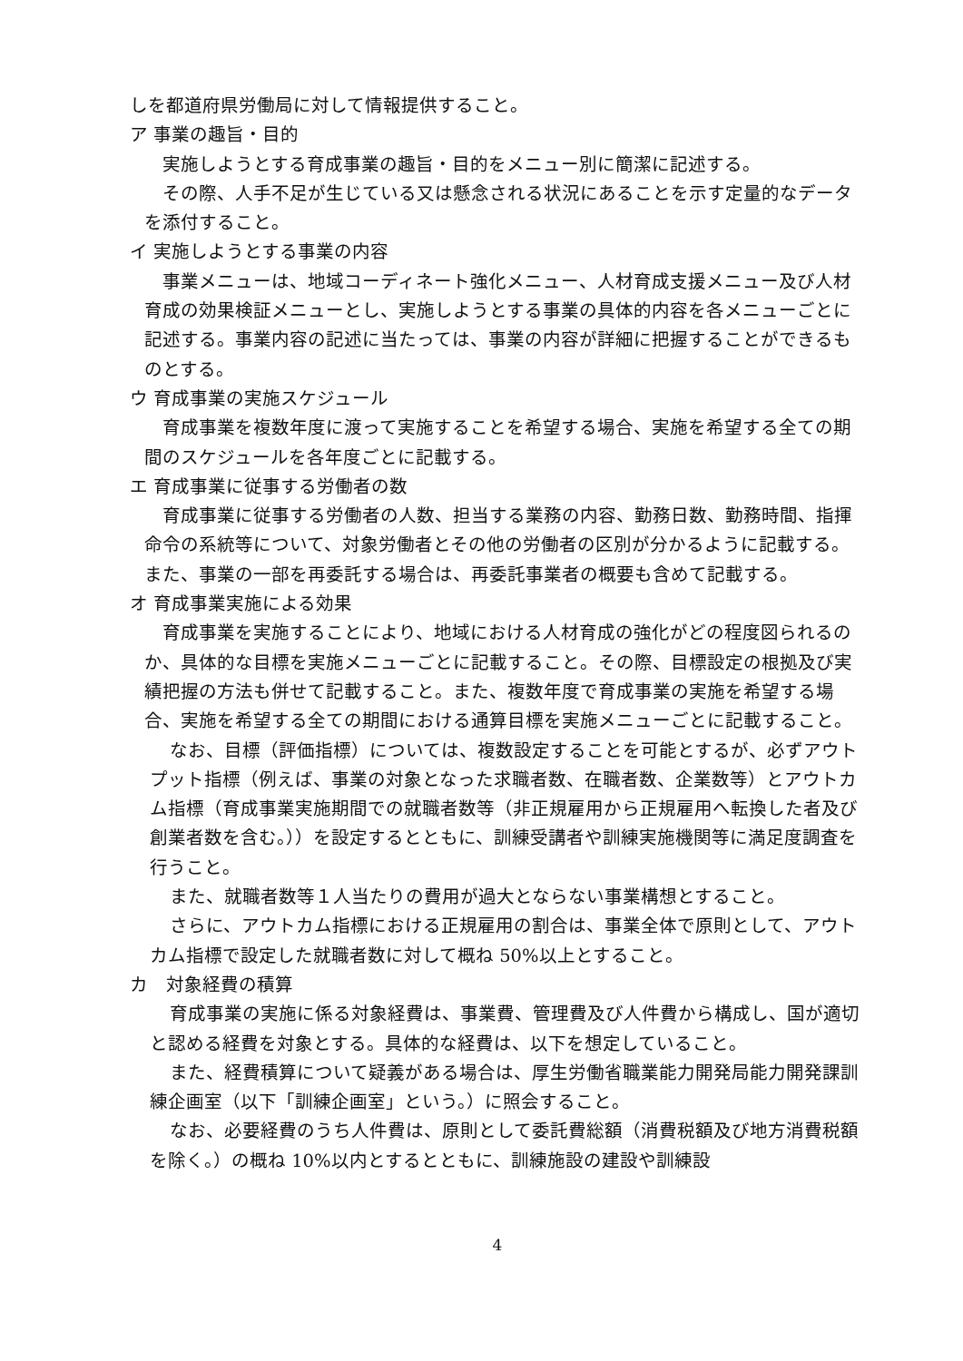しを都道府県労働局に対して情報提供すること。
ア 事業の趣旨・目的
実施しようとする育成事業の趣旨・目的をメニュー別に簡潔に記述する。
その際、人手不足が生じている又は懸念される状況にあることを示す定量的なデータを添付すること。
イ 実施しようとする事業の内容
事業メニューは、地域コーディネート強化メニュー、人材育成支援メニュー及び人材育成の効果検証メニューとし、実施しようとする事業の具体的内容を各メニューごとに記述する。事業内容の記述に当たっては、事業の内容が詳細に把握することができるものとする。
ウ 育成事業の実施スケジュール
育成事業を複数年度に渡って実施することを希望する場合、実施を希望する全ての期間のスケジュールを各年度ごとに記載する。
エ 育成事業に従事する労働者の数
育成事業に従事する労働者の人数、担当する業務の内容、勤務日数、勤務時間、指揮命令の系統等について、対象労働者とその他の労働者の区別が分かるように記載する。また、事業の一部を再委託する場合は、再委託事業者の概要も含めて記載する。
オ 育成事業実施による効果
育成事業を実施することにより、地域における人材育成の強化がどの程度図られるのか、具体的な目標を実施メニューごとに記載すること。その際、目標設定の根拠及び実績把握の方法も併せて記載すること。また、複数年度で育成事業の実施を希望する場合、実施を希望する全ての期間における通算目標を実施メニューごとに記載すること。
なお、目標（評価指標）については、複数設定することを可能とするが、必ずアウトプット指標（例えば、事業の対象となった求職者数、在職者数、企業数等）とアウトカム指標（育成事業実施期間での就職者数等（非正規雇用から正規雇用へ転換した者及び創業者数を含む。））を設定するとともに、訓練受講者や訓練実施機関等に満足度調査を行うこと。
また、就職者数等１人当たりの費用が過大とならない事業構想とすること。
さらに、アウトカム指標における正規雇用の割合は、事業全体で原則として、アウトカム指標で設定した就職者数に対して概ね 50%以上とすること。
カ　対象経費の積算
育成事業の実施に係る対象経費は、事業費、管理費及び人件費から構成し、国が適切と認める経費を対象とする。具体的な経費は、以下を想定していること。
また、経費積算について疑義がある場合は、厚生労働省職業能力開発局能力開発課訓練企画室（以下「訓練企画室」という。）に照会すること。
なお、必要経費のうち人件費は、原則として委託費総額（消費税額及び地方消費税額を除く。）の概ね 10%以内とするとともに、訓練施設の建設や訓練設
4